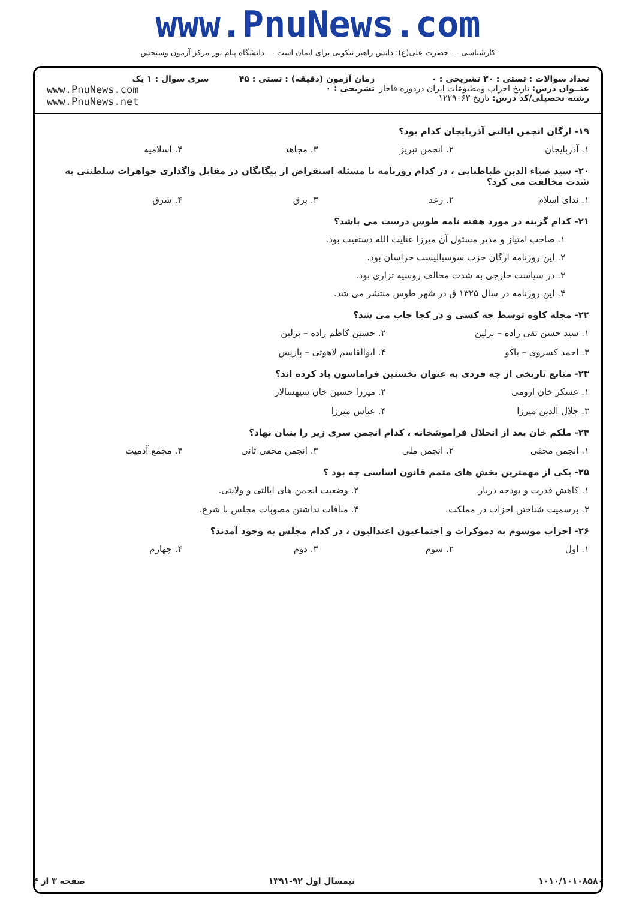www.PnuNews.com
کارشناسی — حضرت علی(ع): دانش راهبر نیکویی برای ایمان است — دانشگاه پیام نور مرکز آزمون وسنجش
تعداد سوالات : تستی : ۳۰ تشریحی : ۰
عنــوان درس: تاریخ احزاب ومطبوعات ایران دردوره قاجار
رشته تحصیلی/کد درس: تاریخ ۱۲۲۹۰۶۳
زمان آزمون (دقیقه) : تستی : ۴۵ تشریحی : ۰
سری سوال : ۱ یک
www.PnuNews.com
www.PnuNews.net
۱۹- ارگان انجمن ایالتی آذربایجان کدام بود؟
۱. آذربایجان ۲. انجمن تبریز ۳. مجاهد ۴. اسلامیه
۲۰- سید ضیاء الدین طباطبایی ، در کدام روزنامه با مسئله استقراض از بیگانگان در مقابل واگذاری جواهرات سلطنتی به شدت مخالفت می کرد؟
۱. ندای اسلام ۲. رعد ۳. برق ۴. شرق
۲۱- کدام گزینه در مورد هفته نامه طوس درست می باشد؟
۱. صاحب امتیاز و مدیر مسئول آن میرزا عنایت الله دستغیب بود.
۲. این روزنامه ارگان حزب سوسیالیست خراسان بود.
۳. در سیاست خارجی به شدت مخالف روسیه تزاری بود.
۴. این روزنامه در سال ۱۳۲۵ ق در شهر طوس منتشر می شد.
۲۲- مجله کاوه توسط چه کسی و در کجا چاپ می شد؟
۱. سید حسن تقی زاده – برلین ۲. حسین کاظم زاده – برلین ۳. احمد کسروی – باکو ۴. ابوالقاسم لاهوتی – پاریس
۲۳- منابع تاریخی از چه فردی به عنوان نخستین فراماسون یاد کرده اند؟
۱. عسکر خان ارومی ۲. میرزا حسین خان سپهسالار ۳. جلال الدین میرزا ۴. عباس میرزا
۲۴- ملکم خان بعد از انحلال فراموشخانه ، کدام انجمن سری زیر را بنیان نهاد؟
۱. انجمن مخفی ۲. انجمن ملی ۳. انجمن مخفی ثانی ۴. مجمع آدمیت
۲۵- یکی از مهمترین بخش های متمم قانون اساسی چه بود ؟
۱. کاهش قدرت و بودجه دربار. ۲. وضعیت انجمن های ایالتی و ولایتی. ۳. برسمیت شناختن احزاب در مملکت. ۴. منافات نداشتن مصوبات مجلس با شرع.
۲۶- احزاب موسوم به دموکرات و اجتماعیون اعتدالیون ، در کدام مجلس به وجود آمدند؟
۱. اول ۲. سوم ۳. دوم ۴. چهارم
۱۰۱۰/۱۰۱۰۸۵۸۰ نیمسال اول ۹۲-۱۳۹۱ صفحه ۳ از ۴